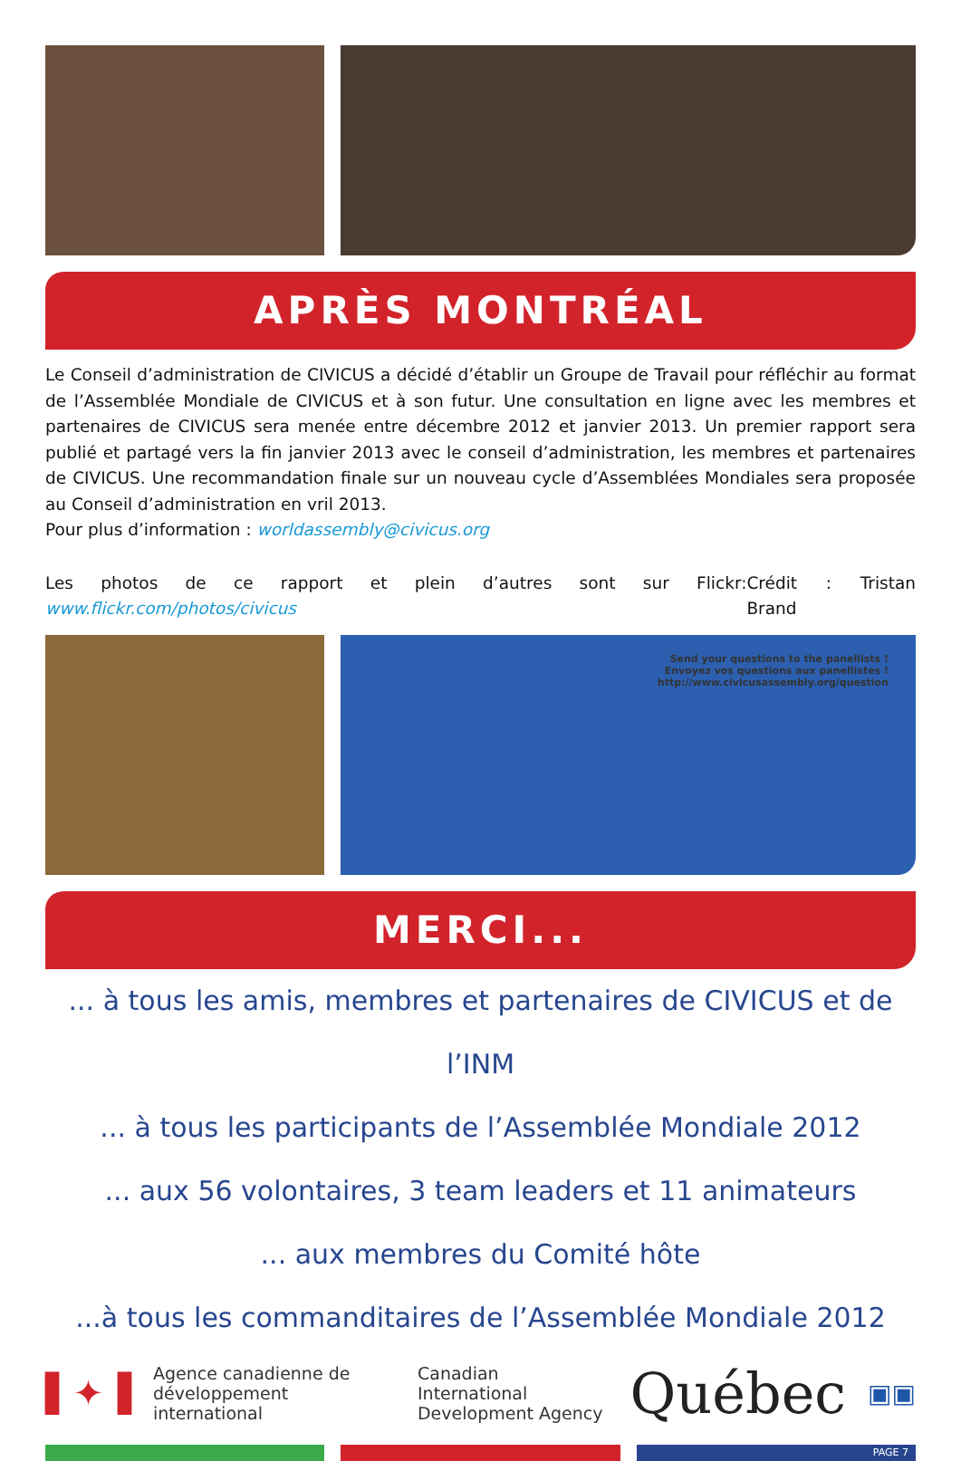APRÈS MONTRÉAL
Le Conseil d’administration de CIVICUS a décidé d’établir un Groupe de Travail pour réfléchir au format de l’Assemblée Mondiale de CIVICUS et à son futur. Une consultation en ligne avec les membres et partenaires de CIVICUS sera menée entre décembre 2012 et janvier 2013. Un premier rapport sera publié et partagé vers la fin janvier 2013 avec le conseil d’administration, les membres et partenaires de CIVICUS. Une recommandation finale sur un nouveau cycle d’Assemblées Mondiales sera proposée au Conseil d’administration en vril 2013.
Pour plus d’information : worldassembly@civicus.org
Les photos de ce rapport et plein d’autres sont sur Flickr: www.flickr.com/photos/civicus Crédit : Tristan Brand
Send your questions to the panellists !
Envoyez vos questions aux panellistes !
http://www.civicusassembly.org/question
MERCI...
... à tous les amis, membres et partenaires de CIVICUS et de l’INM
... à tous les participants de l’Assemblée Mondiale 2012
... aux 56 volontaires, 3 team leaders et 11 animateurs
... aux membres du Comité hôte
...à tous les commanditaires de l’Assemblée Mondiale 2012
▌✦▐ Agence canadienne de
développement international Canadian International
Development Agency Québec ▣▣
PAGE 7